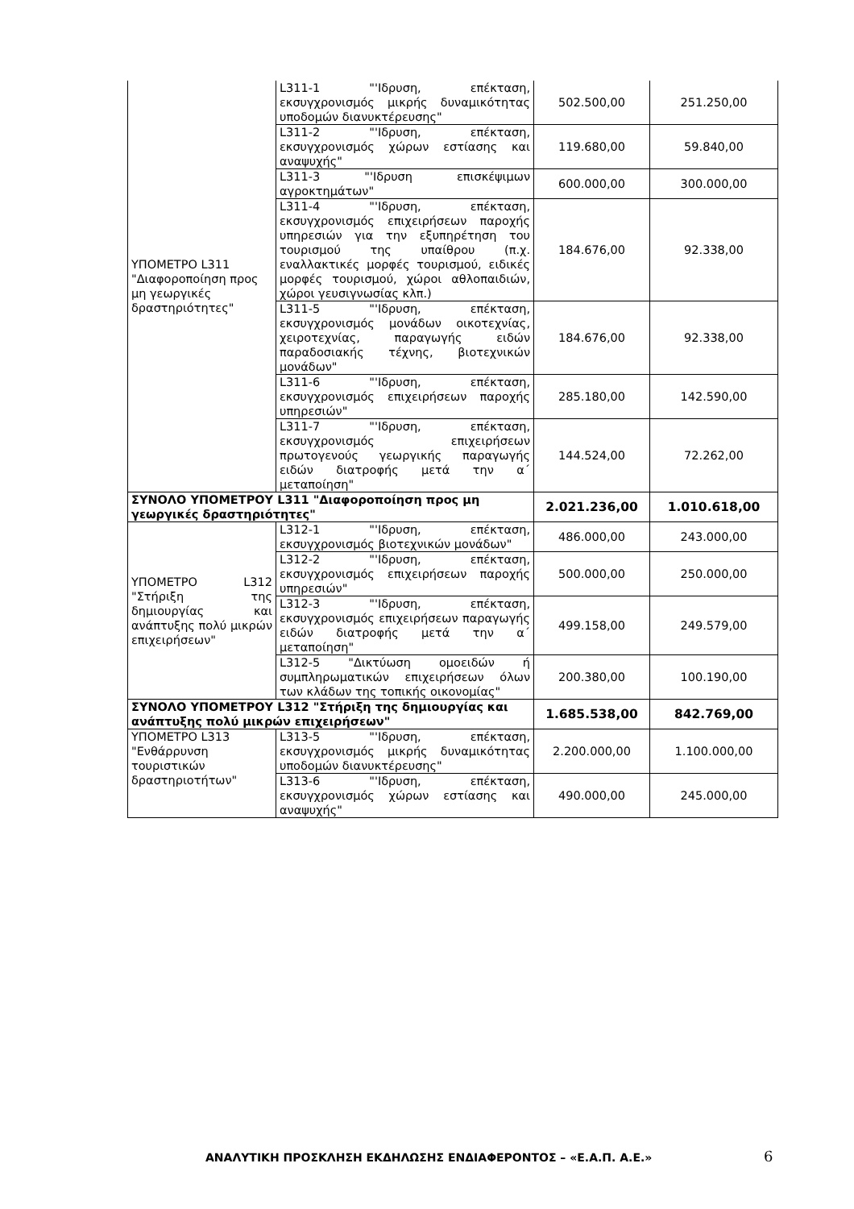| ΥΠΟΜΕΤΡΟ L311 "Διαφοροποίηση προς μη γεωργικές δραστηριότητες" | L311-1 "'Ιδρυση, επέκταση, εκσυγχρονισμός μικρής δυναμικότητας υποδομών διανυκτέρευσης" | 502.500,00 | 251.250,00 |
| | L311-2 "'Ιδρυση, επέκταση, εκσυγχρονισμός χώρων εστίασης και αναψυχής" | 119.680,00 | 59.840,00 |
| | L311-3 "'Ιδρυση επισκέψιμων αγροκτημάτων" | 600.000,00 | 300.000,00 |
| | L311-4 "'Ιδρυση, επέκταση, εκσυγχρονισμός επιχειρήσεων παροχής υπηρεσιών για την εξυπηρέτηση του τουρισμού της υπαίθρου (π.χ. εναλλακτικές μορφές τουρισμού, ειδικές μορφές τουρισμού, χώροι αθλοπαιδιών, χώροι γευσιγνωσίας κλπ.) | 184.676,00 | 92.338,00 |
| | L311-5 "'Ιδρυση, επέκταση, εκσυγχρονισμός μονάδων οικοτεχνίας, χειροτεχνίας, παραγωγής ειδών παραδοσιακής τέχνης, βιοτεχνικών μονάδων" | 184.676,00 | 92.338,00 |
| | L311-6 "'Ιδρυση, επέκταση, εκσυγχρονισμός επιχειρήσεων παροχής υπηρεσιών" | 285.180,00 | 142.590,00 |
| | L311-7 "'Ιδρυση, επέκταση, εκσυγχρονισμός επιχειρήσεων πρωτογενούς γεωργικής παραγωγής ειδών διατροφής μετά την α΄ μεταποίηση" | 144.524,00 | 72.262,00 |
| ΣΥΝΟΛΟ ΥΠΟΜΕΤΡΟΥ L311 "Διαφοροποίηση προς μη γεωργικές δραστηριότητες" | | 2.021.236,00 | 1.010.618,00 |
| ΥΠΟΜΕΤΡΟ L312 "Στήριξη της δημιουργίας και ανάπτυξης πολύ μικρών επιχειρήσεων" | L312-1 "'Ιδρυση, επέκταση, εκσυγχρονισμός βιοτεχνικών μονάδων" | 486.000,00 | 243.000,00 |
| | L312-2 "'Ιδρυση, επέκταση, εκσυγχρονισμός επιχειρήσεων παροχής υπηρεσιών" | 500.000,00 | 250.000,00 |
| | L312-3 "'Ιδρυση, επέκταση, εκσυγχρονισμός επιχειρήσεων παραγωγής ειδών διατροφής μετά την α΄ μεταποίηση" | 499.158,00 | 249.579,00 |
| | L312-5 "Δικτύωση ομοειδών ή συμπληρωματικών επιχειρήσεων όλων των κλάδων της τοπικής οικονομίας" | 200.380,00 | 100.190,00 |
| ΣΥΝΟΛΟ ΥΠΟΜΕΤΡΟΥ L312 "Στήριξη της δημιουργίας και ανάπτυξης πολύ μικρών επιχειρήσεων" | | 1.685.538,00 | 842.769,00 |
| ΥΠΟΜΕΤΡΟ L313 "Ενθάρρυνση τουριστικών δραστηριοτήτων" | L313-5 "'Ιδρυση, επέκταση, εκσυγχρονισμός μικρής δυναμικότητας υποδομών διανυκτέρευσης" | 2.200.000,00 | 1.100.000,00 |
| | L313-6 "'Ιδρυση, επέκταση, εκσυγχρονισμός χώρων εστίασης και αναψυχής" | 490.000,00 | 245.000,00 |
ΑΝΑΛΥΤΙΚΗ ΠΡΟΣΚΛΗΣΗ ΕΚΔΗΛΩΣΗΣ ΕΝΔΙΑΦΕΡΟΝΤΟΣ – «Ε.Α.Π. Α.Ε.» 6